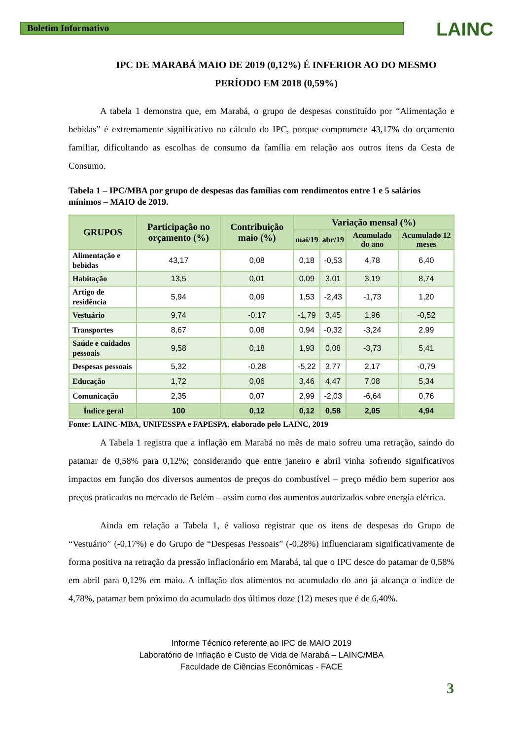Boletim Informativo
LAINC
IPC DE MARABÁ MAIO DE 2019 (0,12%) É INFERIOR AO DO MESMO PERÍODO EM 2018 (0,59%)
A tabela 1 demonstra que, em Marabá, o grupo de despesas constituído por “Alimentação e bebidas” é extremamente significativo no cálculo do IPC, porque compromete 43,17% do orçamento familiar, dificultando as escolhas de consumo da família em relação aos outros itens da Cesta de Consumo.
Tabela 1 – IPC/MBA por grupo de despesas das famílias com rendimentos entre 1 e 5 salários mínimos – MAIO de 2019.
| GRUPOS | Participação no orçamento (%) | Contribuição maio (%) | Variação mensal (%) | | | |
| --- | --- | --- | --- | --- | --- | --- |
| | | | mai/19 | abr/19 | Acumulado do ano | Acumulado 12 meses |
| Alimentação e bebidas | 43,17 | 0,08 | 0,18 | -0,53 | 4,78 | 6,40 |
| Habitação | 13,5 | 0,01 | 0,09 | 3,01 | 3,19 | 8,74 |
| Artigo de residência | 5,94 | 0,09 | 1,53 | -2,43 | -1,73 | 1,20 |
| Vestuário | 9,74 | -0,17 | -1,79 | 3,45 | 1,96 | -0,52 |
| Transportes | 8,67 | 0,08 | 0,94 | -0,32 | -3,24 | 2,99 |
| Saúde e cuidados pessoais | 9,58 | 0,18 | 1,93 | 0,08 | -3,73 | 5,41 |
| Despesas pessoais | 5,32 | -0,28 | -5,22 | 3,77 | 2,17 | -0,79 |
| Educação | 1,72 | 0,06 | 3,46 | 4,47 | 7,08 | 5,34 |
| Comunicação | 2,35 | 0,07 | 2,99 | -2,03 | -6,64 | 0,76 |
| Índice geral | 100 | 0,12 | 0,12 | 0,58 | 2,05 | 4,94 |
Fonte: LAINC-MBA, UNIFESSPA e FAPESPA, elaborado pelo LAINC, 2019
A Tabela 1 registra que a inflação em Marabá no mês de maio sofreu uma retração, saindo do patamar de 0,58% para 0,12%; considerando que entre janeiro e abril vinha sofrendo significativos impactos em função dos diversos aumentos de preços do combustível – preço médio bem superior aos preços praticados no mercado de Belém – assim como dos aumentos autorizados sobre energia elétrica.
Ainda em relação a Tabela 1, é valioso registrar que os itens de despesas do Grupo de “Vestuário” (-0,17%) e do Grupo de “Despesas Pessoais” (-0,28%) influenciaram significativamente de forma positiva na retração da pressão inflacionário em Marabá, tal que o IPC desce do patamar de 0,58% em abril para 0,12% em maio. A inflação dos alimentos no acumulado do ano já alcança o índice de 4,78%, patamar bem próximo do acumulado dos últimos doze (12) meses que é de 6,40%.
Informe Técnico referente ao IPC de MAIO 2019
Laboratório de Inflação e Custo de Vida de Marabá – LAINC/MBA
Faculdade de Ciências Econômicas - FACE
3